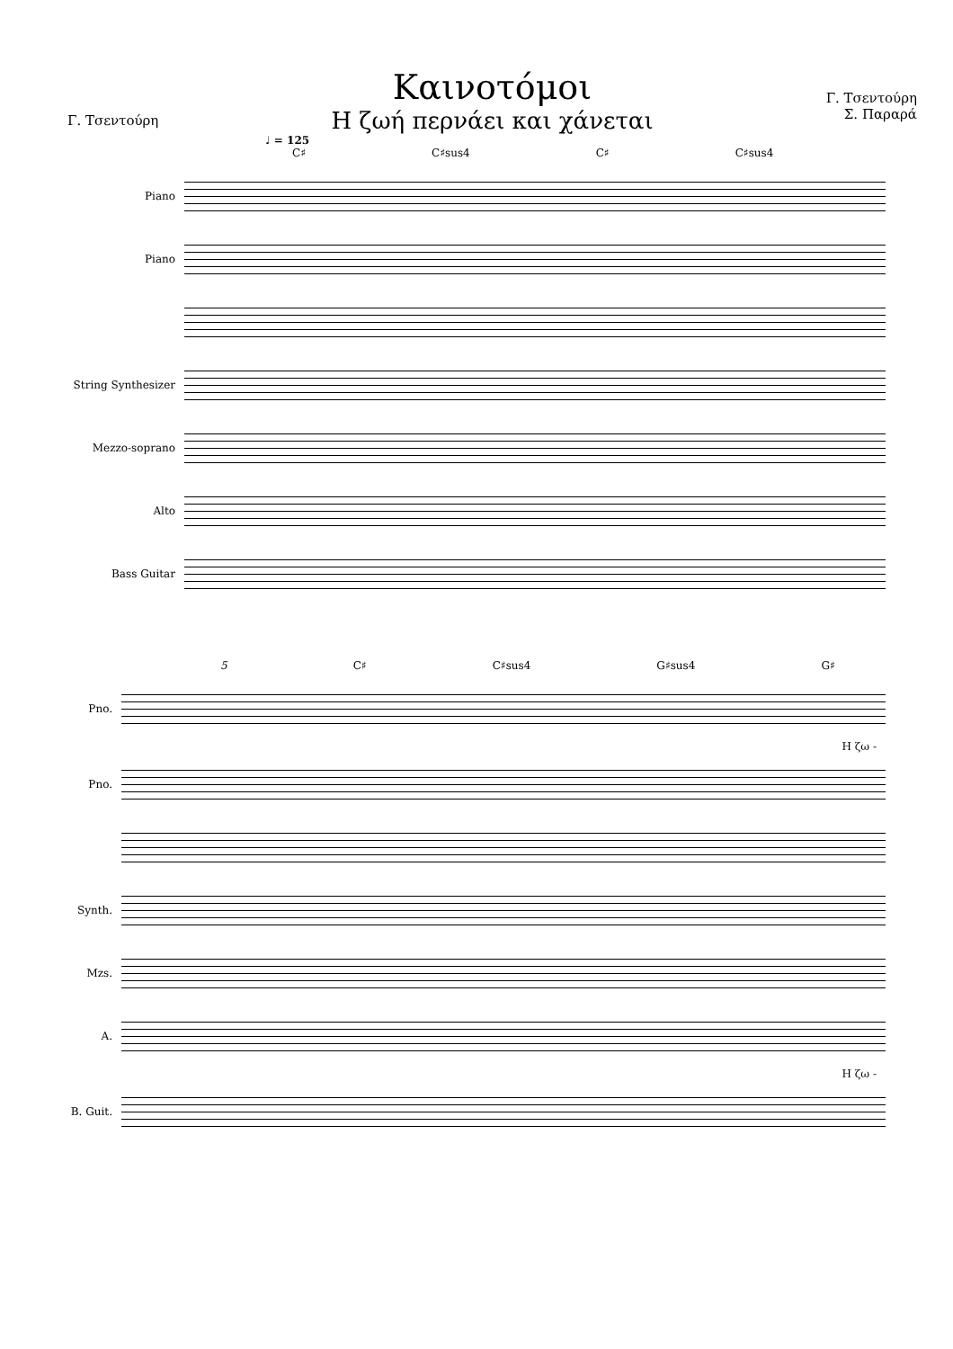Γ. Τσεντούρη
Καινοτόμοι
Η ζωή περνάει και χάνεται
Γ. Τσεντούρη
Σ. Παραρά
♩ = 125
C♯ C♯sus4 C♯ C♯sus4
Piano
Piano
String Synthesizer
Mezzo-soprano
Alto
Bass Guitar
5 C♯ C♯sus4 G♯sus4 G♯ 𝄋
Pno.
Η ζω -
Pno.
Synth.
Mzs.
A.
Η ζω -
B. Guit.